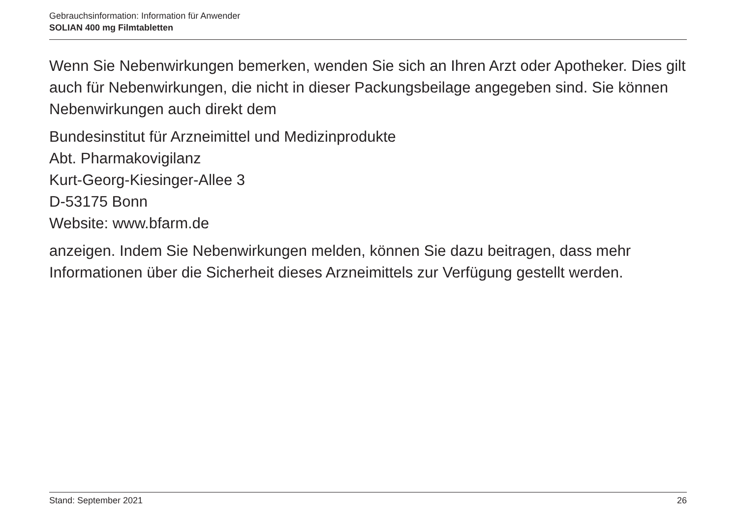Gebrauchsinformation: Information für Anwender
SOLIAN 400 mg Filmtabletten
Wenn Sie Nebenwirkungen bemerken, wenden Sie sich an Ihren Arzt oder Apotheker. Dies gilt auch für Nebenwirkungen, die nicht in dieser Packungsbeilage angegeben sind. Sie können Nebenwirkungen auch direkt dem
Bundesinstitut für Arzneimittel und Medizinprodukte
Abt. Pharmakovigilanz
Kurt-Georg-Kiesinger-Allee 3
D-53175 Bonn
Website: www.bfarm.de
anzeigen. Indem Sie Nebenwirkungen melden, können Sie dazu beitragen, dass mehr Informationen über die Sicherheit dieses Arzneimittels zur Verfügung gestellt werden.
Stand: September 2021 26